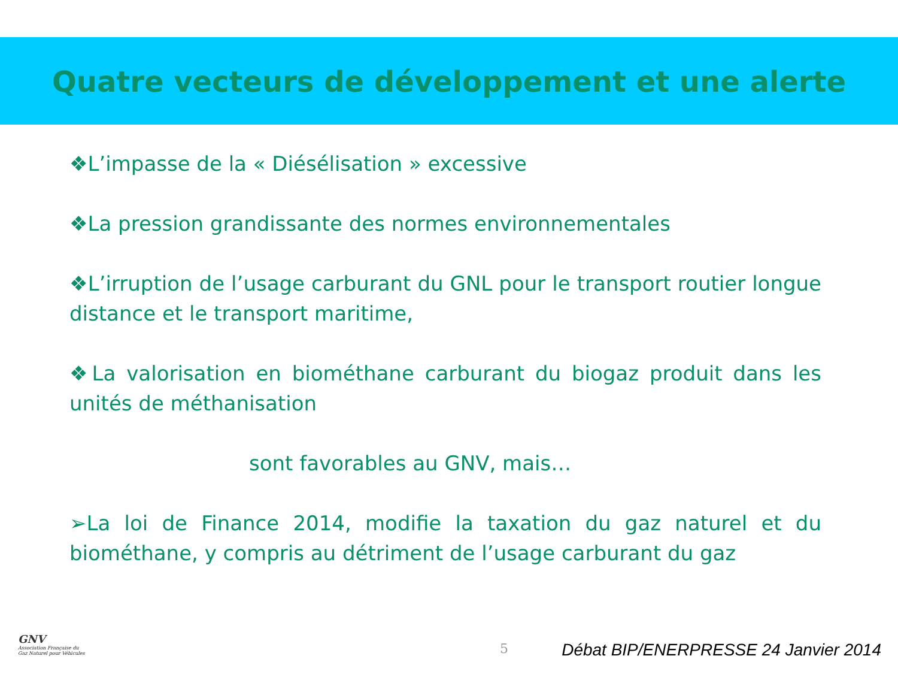Quatre vecteurs de développement et une alerte
❖L’impasse de la « Diésélisation » excessive
❖La pression grandissante des normes environnementales
❖L’irruption de l’usage carburant du GNL pour le transport routier longue distance et le transport maritime,
❖La valorisation en biométhane carburant du biogaz produit dans les unités de méthanisation
sont favorables au GNV, mais…
➢La loi de Finance 2014, modifie la taxation du gaz naturel et du biométhane, y compris au détriment de l’usage carburant du gaz
GNV
Association Française du
Gaz Naturel pour Véhicules
5
Débat BIP/ENERPRESSE 24 Janvier 2014